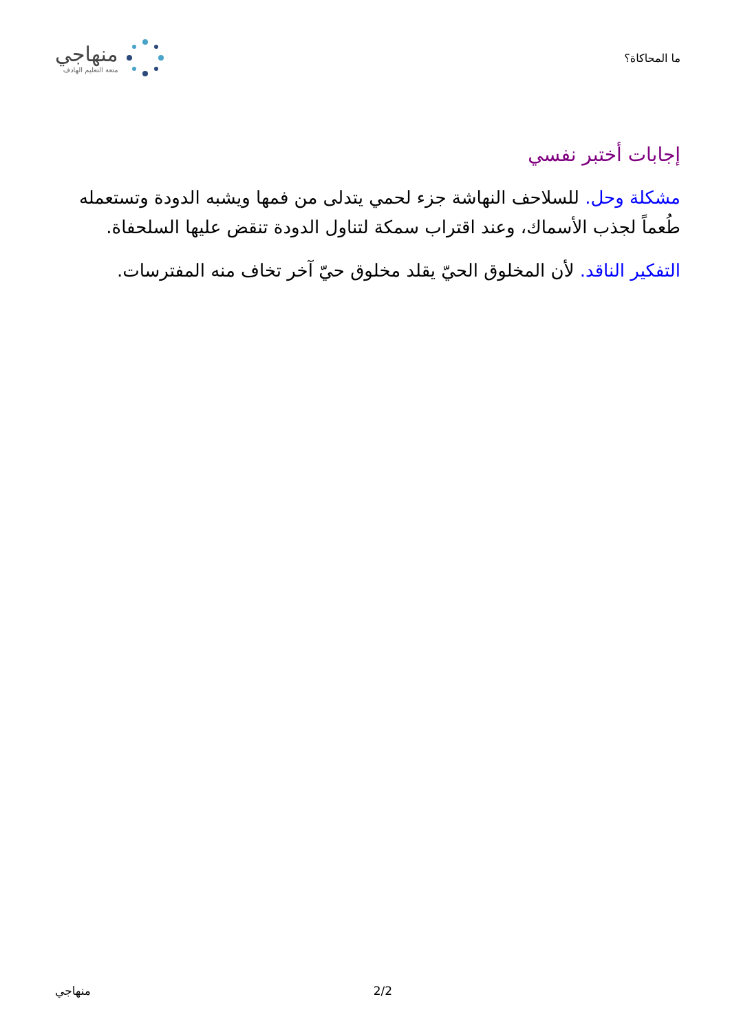ما المحاكاة؟
منهاجي
متعة التعليم الهادف
إجابات أختبر نفسي
مشكلة وحل. للسلاحف النهاشة جزء لحمي يتدلى من فمها ويشبه الدودة وتستعمله طُعماً لجذب الأسماك، وعند اقتراب سمكة لتناول الدودة تنقض عليها السلحفاة.
التفكير الناقد. لأن المخلوق الحيّ يقلد مخلوق حيّ آخر تخاف منه المفترسات.
منهاجي 2/2